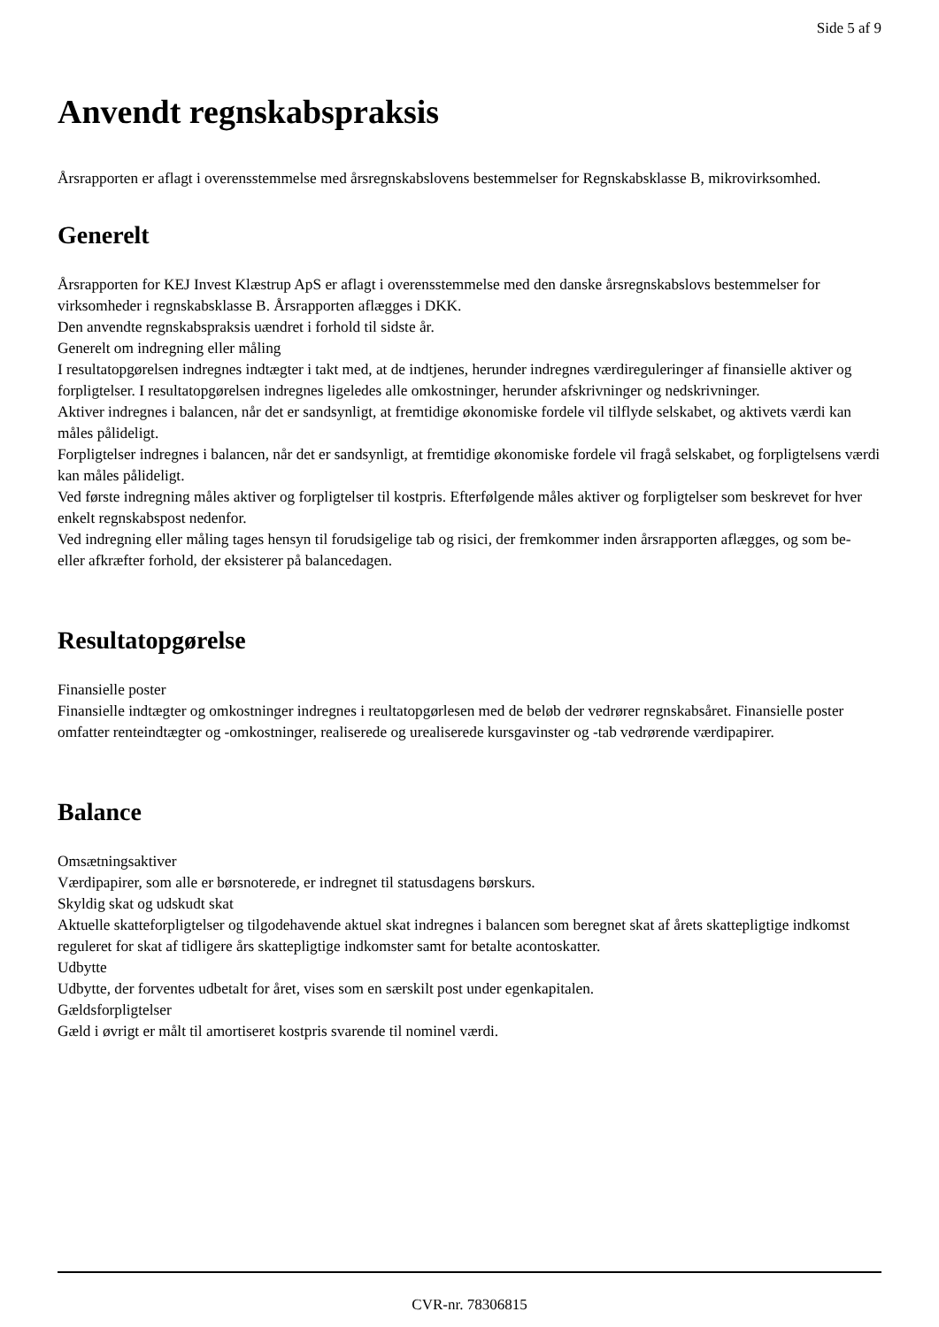Side 5 af 9
Anvendt regnskabspraksis
Årsrapporten er aflagt i overensstemmelse med årsregnskabslovens bestemmelser for Regnskabsklasse B, mikrovirksomhed.
Generelt
Årsrapporten for KEJ Invest Klæstrup ApS er aflagt i overensstemmelse med den danske årsregnskabslovs bestemmelser for virksomheder i regnskabsklasse B. Årsrapporten aflægges i DKK.
Den anvendte regnskabspraksis uændret i forhold til sidste år.
Generelt om indregning eller måling
I resultatopgørelsen indregnes indtægter i takt med, at de indtjenes, herunder indregnes værdireguleringer af finansielle aktiver og forpligtelser. I resultatopgørelsen indregnes ligeledes alle omkostninger, herunder afskrivninger og nedskrivninger.
Aktiver indregnes i balancen, når det er sandsynligt, at fremtidige økonomiske fordele vil tilflyde selskabet, og aktivets værdi kan måles pålideligt.
Forpligtelser indregnes i balancen, når det er sandsynligt, at fremtidige økonomiske fordele vil fragå selskabet, og forpligtelsens værdi kan måles pålideligt.
Ved første indregning måles aktiver og forpligtelser til kostpris. Efterfølgende måles aktiver og forpligtelser som beskrevet for hver enkelt regnskabspost nedenfor.
Ved indregning eller måling tages hensyn til forudsigelige tab og risici, der fremkommer inden årsrapporten aflægges, og som be- eller afkræfter forhold, der eksisterer på balancedagen.
Resultatopgørelse
Finansielle poster
Finansielle indtægter og omkostninger indregnes i reultatopgørlesen med de beløb der vedrører regnskabsåret. Finansielle poster omfatter renteindtægter og -omkostninger, realiserede og urealiserede kursgavinster og -tab vedrørende værdipapirer.
Balance
Omsætningsaktiver
Værdipapirer, som alle er børsnoterede, er indregnet til statusdagens børskurs.
Skyldig skat og udskudt skat
Aktuelle skatteforpligtelser og tilgodehavende aktuel skat indregnes i balancen som beregnet skat af årets skattepligtige indkomst reguleret for skat af tidligere års skattepligtige indkomster samt for betalte acontoskatter.
Udbytte
Udbytte, der forventes udbetalt for året, vises som en særskilt post under egenkapitalen.
Gældsforpligtelser
Gæld i øvrigt er målt til amortiseret kostpris svarende til nominel værdi.
CVR-nr. 78306815